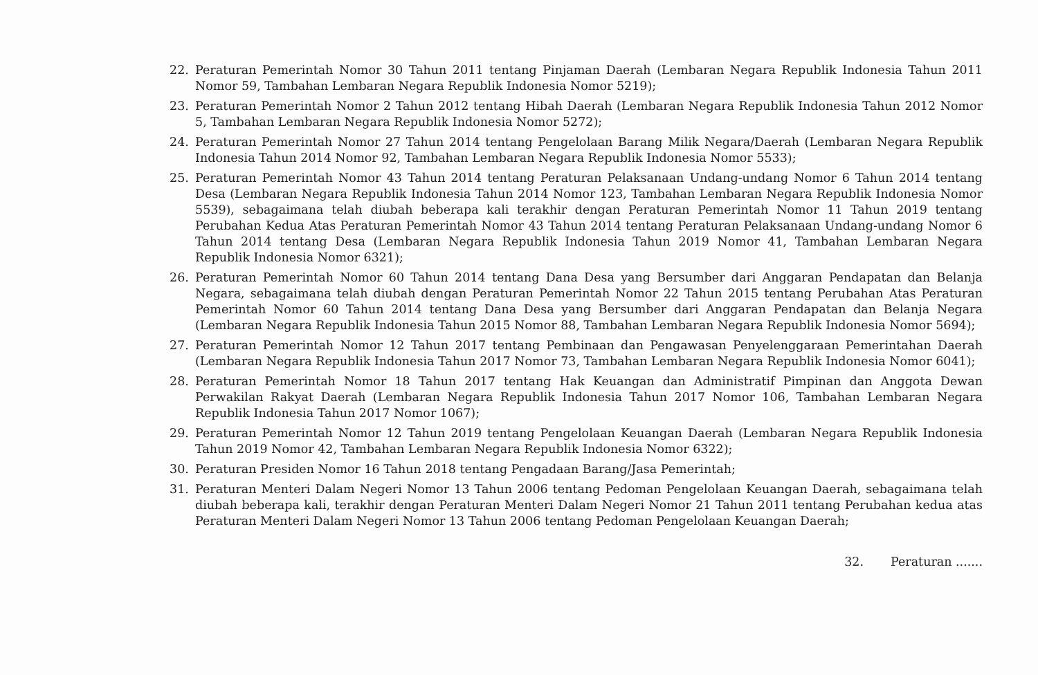22. Peraturan Pemerintah Nomor 30 Tahun 2011 tentang Pinjaman Daerah (Lembaran Negara Republik Indonesia Tahun 2011 Nomor 59, Tambahan Lembaran Negara Republik Indonesia Nomor 5219);
23. Peraturan Pemerintah Nomor 2 Tahun 2012 tentang Hibah Daerah (Lembaran Negara Republik Indonesia Tahun 2012 Nomor 5, Tambahan Lembaran Negara Republik Indonesia Nomor 5272);
24. Peraturan Pemerintah Nomor 27 Tahun 2014 tentang Pengelolaan Barang Milik Negara/Daerah (Lembaran Negara Republik Indonesia Tahun 2014 Nomor 92, Tambahan Lembaran Negara Republik Indonesia Nomor 5533);
25. Peraturan Pemerintah Nomor 43 Tahun 2014 tentang Peraturan Pelaksanaan Undang-undang Nomor 6 Tahun 2014 tentang Desa (Lembaran Negara Republik Indonesia Tahun 2014 Nomor 123, Tambahan Lembaran Negara Republik Indonesia Nomor 5539), sebagaimana telah diubah beberapa kali terakhir dengan Peraturan Pemerintah Nomor 11 Tahun 2019 tentang Perubahan Kedua Atas Peraturan Pemerintah Nomor 43 Tahun 2014 tentang Peraturan Pelaksanaan Undang-undang Nomor 6 Tahun 2014 tentang Desa (Lembaran Negara Republik Indonesia Tahun 2019 Nomor 41, Tambahan Lembaran Negara Republik Indonesia Nomor 6321);
26. Peraturan Pemerintah Nomor 60 Tahun 2014 tentang Dana Desa yang Bersumber dari Anggaran Pendapatan dan Belanja Negara, sebagaimana telah diubah dengan Peraturan Pemerintah Nomor 22 Tahun 2015 tentang Perubahan Atas Peraturan Pemerintah Nomor 60 Tahun 2014 tentang Dana Desa yang Bersumber dari Anggaran Pendapatan dan Belanja Negara (Lembaran Negara Republik Indonesia Tahun 2015 Nomor 88, Tambahan Lembaran Negara Republik Indonesia Nomor 5694);
27. Peraturan Pemerintah Nomor 12 Tahun 2017 tentang Pembinaan dan Pengawasan Penyelenggaraan Pemerintahan Daerah (Lembaran Negara Republik Indonesia Tahun 2017 Nomor 73, Tambahan Lembaran Negara Republik Indonesia Nomor 6041);
28. Peraturan Pemerintah Nomor 18 Tahun 2017 tentang Hak Keuangan dan Administratif Pimpinan dan Anggota Dewan Perwakilan Rakyat Daerah (Lembaran Negara Republik Indonesia Tahun 2017 Nomor 106, Tambahan Lembaran Negara Republik Indonesia Tahun 2017 Nomor 1067);
29. Peraturan Pemerintah Nomor 12 Tahun 2019 tentang Pengelolaan Keuangan Daerah (Lembaran Negara Republik Indonesia Tahun 2019 Nomor 42, Tambahan Lembaran Negara Republik Indonesia Nomor 6322);
30. Peraturan Presiden Nomor 16 Tahun 2018 tentang Pengadaan Barang/Jasa Pemerintah;
31. Peraturan Menteri Dalam Negeri Nomor 13 Tahun 2006 tentang Pedoman Pengelolaan Keuangan Daerah, sebagaimana telah diubah beberapa kali, terakhir dengan Peraturan Menteri Dalam Negeri Nomor 21 Tahun 2011 tentang Perubahan kedua atas Peraturan Menteri Dalam Negeri Nomor 13 Tahun 2006 tentang Pedoman Pengelolaan Keuangan Daerah;
32. Peraturan .......